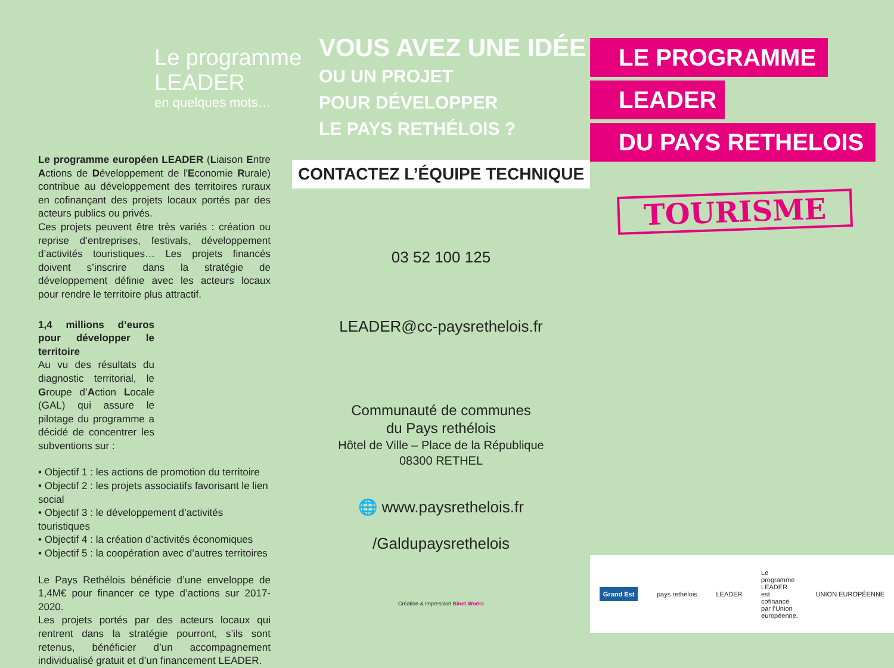Le programme
LEADER
en quelques mots…
Le programme européen LEADER (Liaison Entre Actions de Développement de l'Economie Rurale) contribue au développement des territoires ruraux en cofinançant des projets locaux portés par des acteurs publics ou privés.
Ces projets peuvent être très variés : création ou reprise d’entreprises, festivals, développement d’activités touristiques… Les projets financés doivent s’inscrire dans la stratégie de développement définie avec les acteurs locaux pour rendre le territoire plus attractif.
1,4 millions d’euros pour développer le territoire
Au vu des résultats du diagnostic territorial, le Groupe d’Action Locale (GAL) qui assure le pilotage du programme a décidé de concentrer les subventions sur :
• Objectif 1 : les actions de promotion du territoire
• Objectif 2 : les projets associatifs favorisant le lien social
• Objectif 3 : le développement d’activités touristiques
• Objectif 4 : la création d’activités économiques
• Objectif 5 : la coopération avec d’autres territoires
Le Pays Rethélois bénéficie d’une enveloppe de 1,4M€ pour financer ce type d’actions sur 2017-2020.
Les projets portés par des acteurs locaux qui rentrent dans la stratégie pourront, s’ils sont retenus, bénéficier d’un accompagnement individualisé gratuit et d’un financement LEADER.
VOUS AVEZ UNE IDÉE
OU UN PROJET
POUR DÉVELOPPER
LE PAYS RETHÉLOIS ?
CONTACTEZ L’ÉQUIPE TECHNIQUE
03 52 100 125
LEADER@cc-paysrethelois.fr
Communauté de communes
du Pays rethélois
Hôtel de Ville – Place de la République
08300 RETHEL
🌐 www.paysrethelois.fr
/Galdupaysrethelois
Création & Impression Binet.Works
LE PROGRAMME
LEADER
DU PAYS RETHELOIS
TOURISME
Grand Est pays rethélois LEADER Le programme LEADER est cofinancé par l’Union européenne. UNION EUROPÉENNE